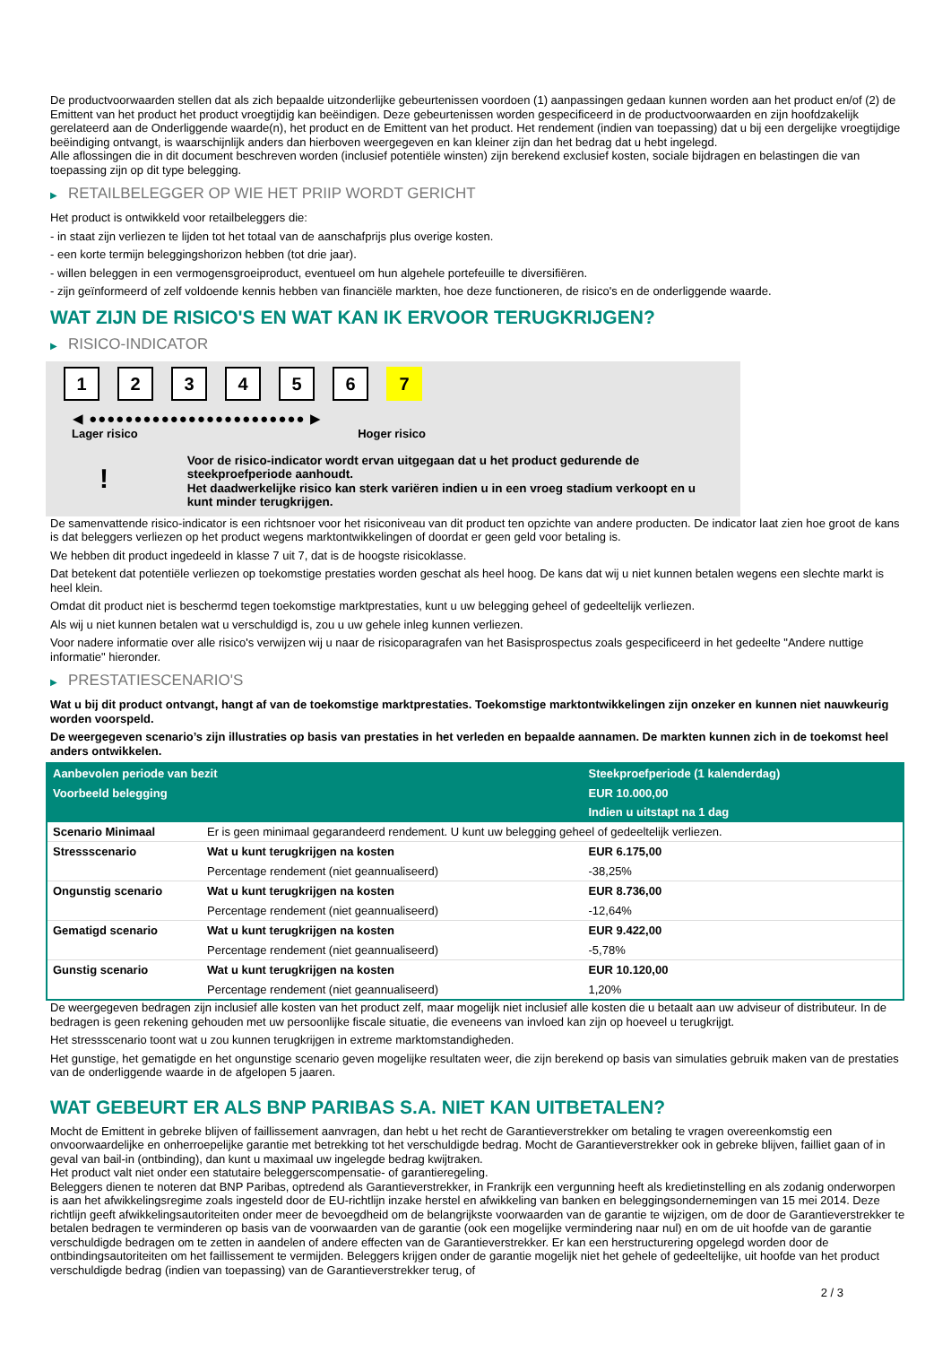De productvoorwaarden stellen dat als zich bepaalde uitzonderlijke gebeurtenissen voordoen (1) aanpassingen gedaan kunnen worden aan het product en/of (2) de Emittent van het product het product vroegtijdig kan beëindigen. Deze gebeurtenissen worden gespecificeerd in de productvoorwaarden en zijn hoofdzakelijk gerelateerd aan de Onderliggende waarde(n), het product en de Emittent van het product. Het rendement (indien van toepassing) dat u bij een dergelijke vroegtijdige beëindiging ontvangt, is waarschijnlijk anders dan hierboven weergegeven en kan kleiner zijn dan het bedrag dat u hebt ingelegd.
Alle aflossingen die in dit document beschreven worden (inclusief potentiële winsten) zijn berekend exclusief kosten, sociale bijdragen en belastingen die van toepassing zijn op dit type belegging.
▶ RETAILBELEGGER OP WIE HET PRIIP WORDT GERICHT
Het product is ontwikkeld voor retailbeleggers die:
- in staat zijn verliezen te lijden tot het totaal van de aanschafprijs plus overige kosten.
- een korte termijn beleggingshorizon hebben (tot drie jaar).
- willen beleggen in een vermogensgroeiproduct, eventueel om hun algehele portefeuille te diversifiëren.
- zijn geïnformeerd of zelf voldoende kennis hebben van financiële markten, hoe deze functioneren, de risico's en de onderliggende waarde.
WAT ZIJN DE RISICO'S EN WAT KAN IK ERVOOR TERUGKRIJGEN?
▶ RISICO-INDICATOR
1 2 3 4 5 6 7
◀ ●●●●●●●●●●●●●●●●●●●●●●●● ▶
Lager risico Hoger risico
!
Voor de risico-indicator wordt ervan uitgegaan dat u het product gedurende de steekproefperiode aanhoudt.
Het daadwerkelijke risico kan sterk variëren indien u in een vroeg stadium verkoopt en u kunt minder terugkrijgen.
De samenvattende risico-indicator is een richtsnoer voor het risiconiveau van dit product ten opzichte van andere producten. De indicator laat zien hoe groot de kans is dat beleggers verliezen op het product wegens marktontwikkelingen of doordat er geen geld voor betaling is.
We hebben dit product ingedeeld in klasse 7 uit 7, dat is de hoogste risicoklasse.
Dat betekent dat potentiële verliezen op toekomstige prestaties worden geschat als heel hoog. De kans dat wij u niet kunnen betalen wegens een slechte markt is heel klein.
Omdat dit product niet is beschermd tegen toekomstige marktprestaties, kunt u uw belegging geheel of gedeeltelijk verliezen.
Als wij u niet kunnen betalen wat u verschuldigd is, zou u uw gehele inleg kunnen verliezen.
Voor nadere informatie over alle risico's verwijzen wij u naar de risicoparagrafen van het Basisprospectus zoals gespecificeerd in het gedeelte "Andere nuttige informatie" hieronder.
▶ PRESTATIESCENARIO'S
Wat u bij dit product ontvangt, hangt af van de toekomstige marktprestaties. Toekomstige marktontwikkelingen zijn onzeker en kunnen niet nauwkeurig worden voorspeld.
De weergegeven scenario’s zijn illustraties op basis van prestaties in het verleden en bepaalde aannamen. De markten kunnen zich in de toekomst heel anders ontwikkelen.
| Aanbevolen periode van bezit | | Steekproefperiode (1 kalenderdag) |
| --- | --- | --- |
| Voorbeeld belegging | | EUR 10.000,00 |
| | | Indien u uitstapt na 1 dag |
| Scenario Minimaal | Er is geen minimaal gegarandeerd rendement. U kunt uw belegging geheel of gedeeltelijk verliezen. | |
| Stressscenario | Wat u kunt terugkrijgen na kosten | EUR 6.175,00 |
| | Percentage rendement (niet geannualiseerd) | -38,25% |
| Ongunstig scenario | Wat u kunt terugkrijgen na kosten | EUR 8.736,00 |
| | Percentage rendement (niet geannualiseerd) | -12,64% |
| Gematigd scenario | Wat u kunt terugkrijgen na kosten | EUR 9.422,00 |
| | Percentage rendement (niet geannualiseerd) | -5,78% |
| Gunstig scenario | Wat u kunt terugkrijgen na kosten | EUR 10.120,00 |
| | Percentage rendement (niet geannualiseerd) | 1,20% |
De weergegeven bedragen zijn inclusief alle kosten van het product zelf, maar mogelijk niet inclusief alle kosten die u betaalt aan uw adviseur of distributeur. In de bedragen is geen rekening gehouden met uw persoonlijke fiscale situatie, die eveneens van invloed kan zijn op hoeveel u terugkrijgt.
Het stressscenario toont wat u zou kunnen terugkrijgen in extreme marktomstandigheden.
Het gunstige, het gematigde en het ongunstige scenario geven mogelijke resultaten weer, die zijn berekend op basis van simulaties gebruik maken van de prestaties van de onderliggende waarde in de afgelopen 5 jaaren.
WAT GEBEURT ER ALS BNP PARIBAS S.A. NIET KAN UITBETALEN?
Mocht de Emittent in gebreke blijven of faillissement aanvragen, dan hebt u het recht de Garantieverstrekker om betaling te vragen overeenkomstig een onvoorwaardelijke en onherroepelijke garantie met betrekking tot het verschuldigde bedrag. Mocht de Garantieverstrekker ook in gebreke blijven, failliet gaan of in geval van bail-in (ontbinding), dan kunt u maximaal uw ingelegde bedrag kwijtraken.
Het product valt niet onder een statutaire beleggerscompensatie- of garantieregeling.
Beleggers dienen te noteren dat BNP Paribas, optredend als Garantieverstrekker, in Frankrijk een vergunning heeft als kredietinstelling en als zodanig onderworpen is aan het afwikkelingsregime zoals ingesteld door de EU-richtlijn inzake herstel en afwikkeling van banken en beleggingsondernemingen van 15 mei 2014. Deze richtlijn geeft afwikkelingsautoriteiten onder meer de bevoegdheid om de belangrijkste voorwaarden van de garantie te wijzigen, om de door de Garantieverstrekker te betalen bedragen te verminderen op basis van de voorwaarden van de garantie (ook een mogelijke vermindering naar nul) en om de uit hoofde van de garantie verschuldigde bedragen om te zetten in aandelen of andere effecten van de Garantieverstrekker. Er kan een herstructurering opgelegd worden door de ontbindingsautoriteiten om het faillissement te vermijden. Beleggers krijgen onder de garantie mogelijk niet het gehele of gedeeltelijke, uit hoofde van het product verschuldigde bedrag (indien van toepassing) van de Garantieverstrekker terug, of
2 / 3